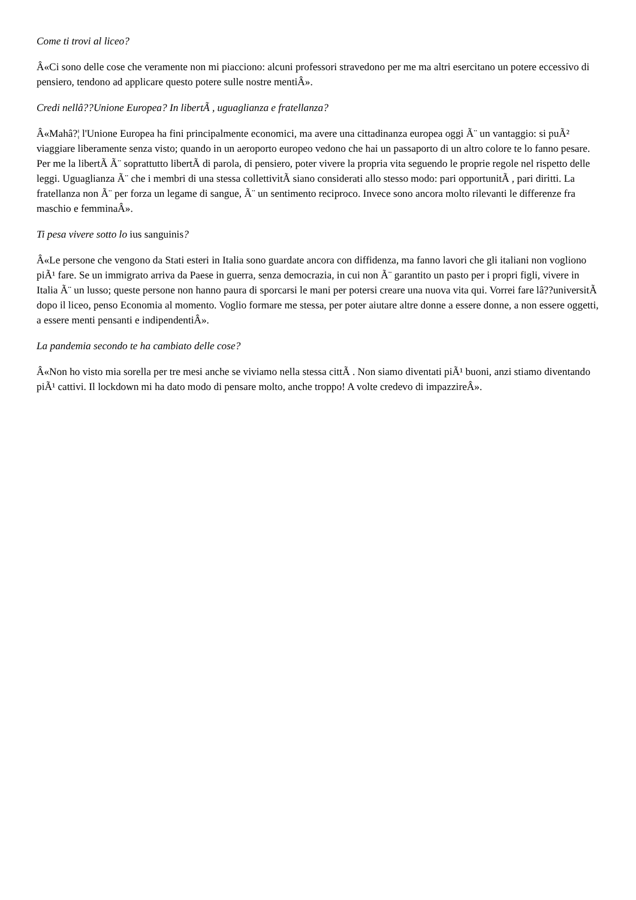Come ti trovi al liceo?
Â«Ci sono delle cose che veramente non mi piacciono: alcuni professori stravedono per me ma altri esercitano un potere eccessivo di pensiero, tendono ad applicare questo potere sulle nostre mentiÂ».
Credi nellâ??Unione Europea? In libertÃ , uguaglianza e fratellanza?
Â«Mahâ?¦ l'Unione Europea ha fini principalmente economici, ma avere una cittadinanza europea oggi Ã¨ un vantaggio: si puÃ² viaggiare liberamente senza visto; quando in un aeroporto europeo vedono che hai un passaporto di un altro colore te lo fanno pesare. Per me la libertÃ Ã¨ soprattutto libertÃ di parola, di pensiero, poter vivere la propria vita seguendo le proprie regole nel rispetto delle leggi. Uguaglianza Ã¨ che i membri di una stessa collettivitÃ siano considerati allo stesso modo: pari opportunitÃ , pari diritti. La fratellanza non Ã¨ per forza un legame di sangue, Ã¨ un sentimento reciproco. Invece sono ancora molto rilevanti le differenze fra maschio e femminaÂ».
Ti pesa vivere sotto lo ius sanguinis?
Â«Le persone che vengono da Stati esteri in Italia sono guardate ancora con diffidenza, ma fanno lavori che gli italiani non vogliono piÃ¹ fare. Se un immigrato arriva da Paese in guerra, senza democrazia, in cui non Ã¨ garantito un pasto per i propri figli, vivere in Italia Ã¨ un lusso; queste persone non hanno paura di sporcarsi le mani per potersi creare una nuova vita qui. Vorrei fare lâ??universitÃ dopo il liceo, penso Economia al momento. Voglio formare me stessa, per poter aiutare altre donne a essere donne, a non essere oggetti, a essere menti pensanti e indipendentiÂ».
La pandemia secondo te ha cambiato delle cose?
Â«Non ho visto mia sorella per tre mesi anche se viviamo nella stessa cittÃ . Non siamo diventati piÃ¹ buoni, anzi stiamo diventando piÃ¹ cattivi. Il lockdown mi ha dato modo di pensare molto, anche troppo! A volte credevo di impazzireÂ».